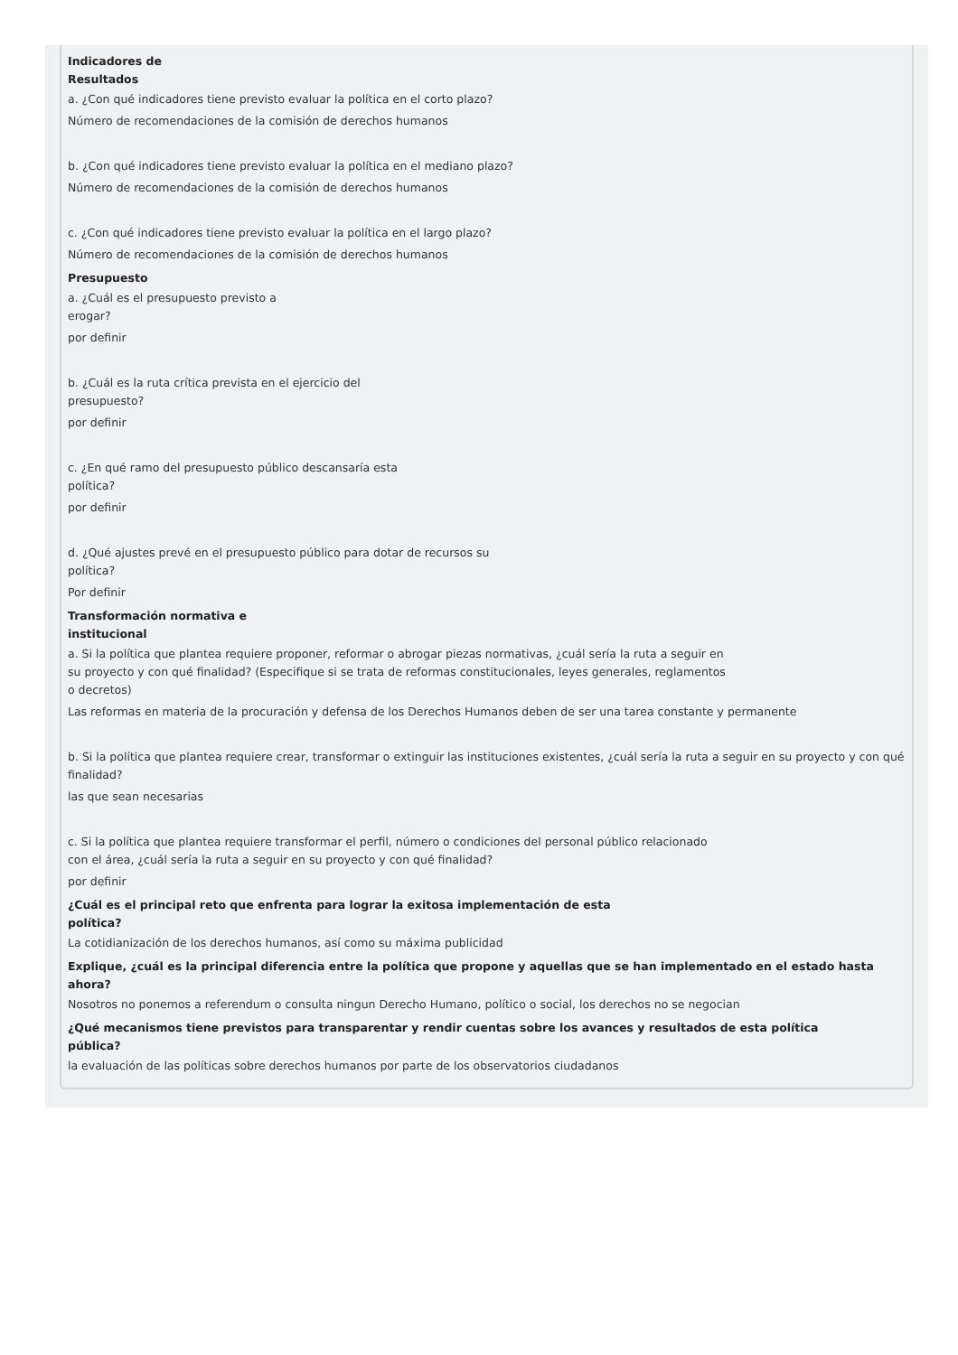Indicadores de
Resultados
a. ¿Con qué indicadores tiene previsto evaluar la política en el corto plazo?
Número de recomendaciones de la comisión de derechos humanos
b. ¿Con qué indicadores tiene previsto evaluar la política en el mediano plazo?
Número de recomendaciones de la comisión de derechos humanos
c. ¿Con qué indicadores tiene previsto evaluar la política en el largo plazo?
Número de recomendaciones de la comisión de derechos humanos
Presupuesto
a. ¿Cuál es el presupuesto previsto a
erogar?
por definir
b. ¿Cuál es la ruta crítica prevista en el ejercicio del
presupuesto?
por definir
c. ¿En qué ramo del presupuesto público descansaría esta
política?
por definir
d. ¿Qué ajustes prevé en el presupuesto público para dotar de recursos su
política?
Por definir
Transformación normativa e
institucional
a. Si la política que plantea requiere proponer, reformar o abrogar piezas normativas, ¿cuál sería la ruta a seguir en
su proyecto y con qué finalidad? (Especifique si se trata de reformas constitucionales, leyes generales, reglamentos
o decretos)
Las reformas en materia de la procuración y defensa de los Derechos Humanos deben de ser una tarea constante y permanente
b. Si la política que plantea requiere crear, transformar o extinguir las instituciones existentes, ¿cuál sería la ruta a seguir en su proyecto y con qué finalidad?
las que sean necesarias
c. Si la política que plantea requiere transformar el perfil, número o condiciones del personal público relacionado
con el área, ¿cuál sería la ruta a seguir en su proyecto y con qué finalidad?
por definir
¿Cuál es el principal reto que enfrenta para lograr la exitosa implementación de esta
política?
La cotidianización de los derechos humanos, así como su máxima publicidad
Explique, ¿cuál es la principal diferencia entre la política que propone y aquellas que se han implementado en el estado hasta
ahora?
Nosotros no ponemos a referendum o consulta ningun Derecho Humano, político o social, los derechos no se negocian
¿Qué mecanismos tiene previstos para transparentar y rendir cuentas sobre los avances y resultados de esta política
pública?
la evaluación de las políticas sobre derechos humanos por parte de los observatorios ciudadanos